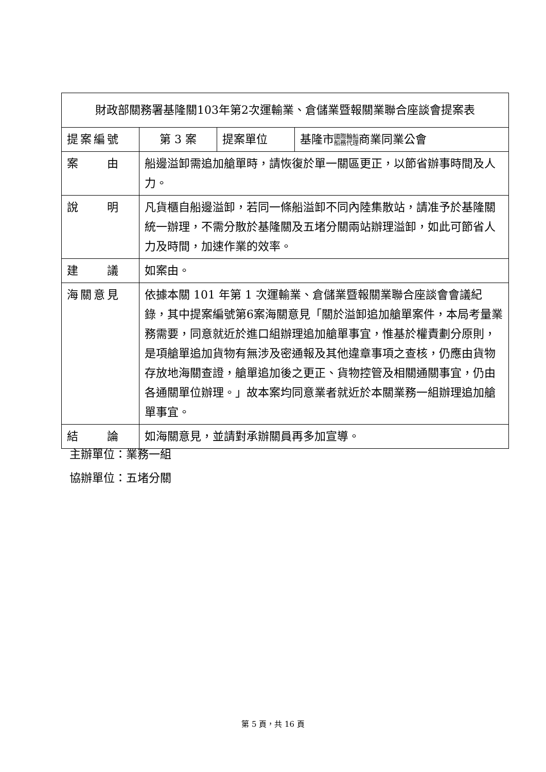| 財政部關務署基隆關103年第2次運輸業、倉儲業暨報關業聯合座談會提案表 | | | |
| 提案編號 | 第 3 案 | 提案單位 | 基隆市 國際輪船 船務代理 商業同業公會 |
| 案 由 | 船邊溢卸需追加艙單時，請恢復於單一關區更正，以節省辦事時間及人力。 | | |
| 說 明 | 凡貨櫃自船邊溢卸，若同一條船溢卸不同內陸集散站，請准予於基隆關統一辦理，不需分散於基隆關及五堵分關兩站辦理溢卸，如此可節省人力及時間，加速作業的效率。 | | |
| 建 議 | 如案由。 | | |
| 海關意見 | 依據本關 101 年第 1 次運輸業、倉儲業暨報關業聯合座談會會議紀錄，其中提案編號第6案海關意見「關於溢卸追加艙單案件，本局考量業務需要，同意就近於進口組辦理追加艙單事宜，惟基於權責劃分原則，是項艙單追加貨物有無涉及密通報及其他違章事項之查核，仍應由貨物存放地海關查證，艙單追加後之更正、貨物控管及相關通關事宜，仍由各通關單位辦理。」故本案均同意業者就近於本關業務一組辦理追加艙單事宜。 | | |
| 結 論 | 如海關意見，並請對承辦關員再多加宣導。 | | |
主辦單位：業務一組
協辦單位：五堵分關
第 5 頁，共 16 頁